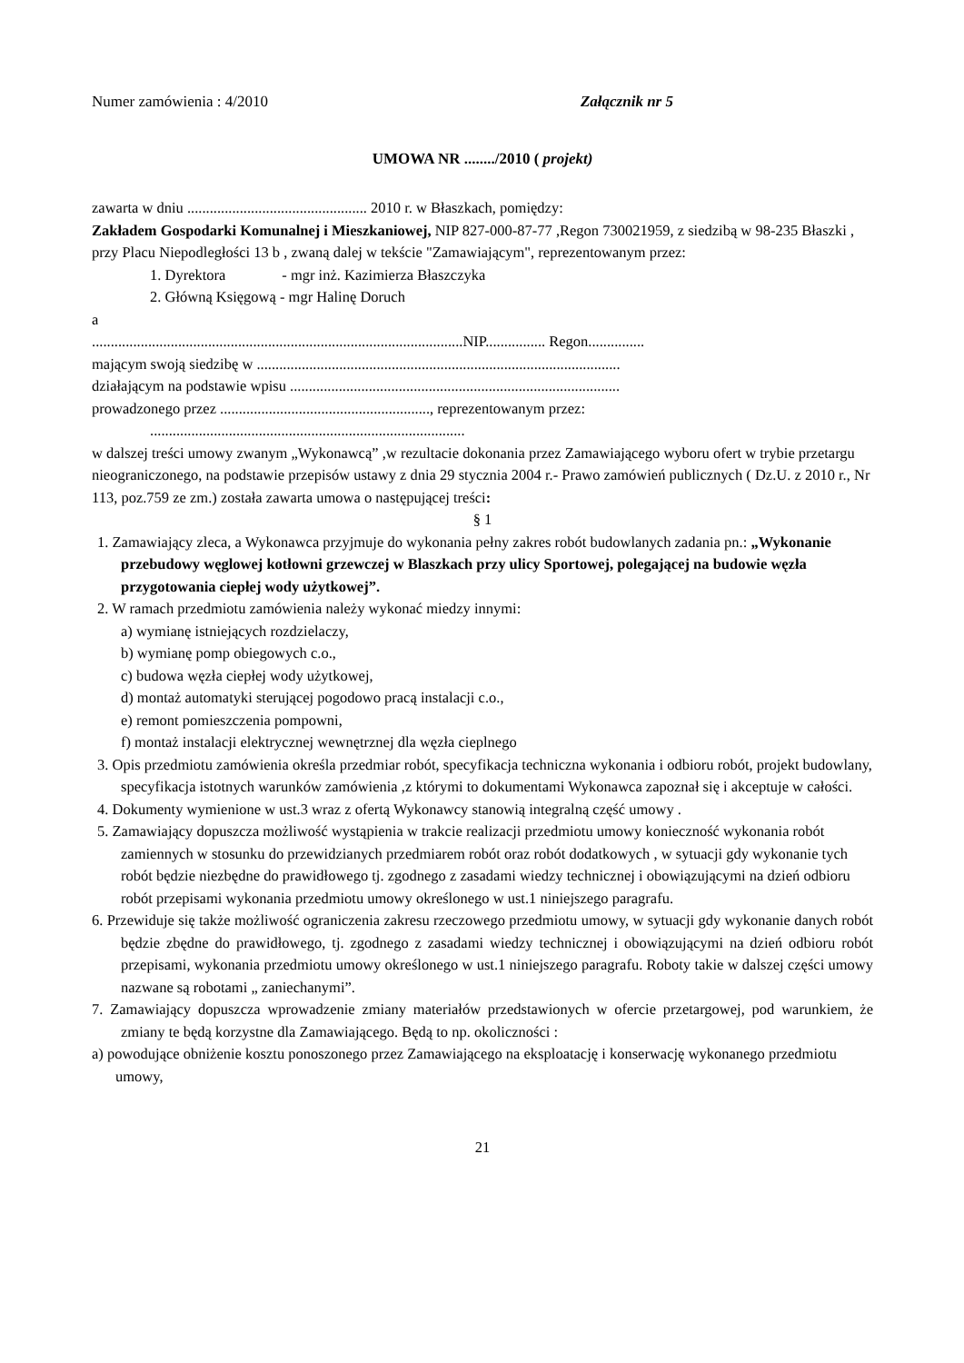Numer zamówienia : 4/2010 Załącznik nr 5
UMOWA NR ......../2010 ( projekt)
zawarta w dniu ................................................ 2010 r. w Błaszkach, pomiędzy:
Zakładem Gospodarki Komunalnej i Mieszkaniowej, NIP 827-000-87-77 ,Regon 730021959, z siedzibą w 98-235 Błaszki , przy Placu Niepodległości 13 b , zwaną dalej w tekście "Zamawiającym", reprezentowanym przez:
1. Dyrektora - mgr inż. Kazimierza Błaszczyka
2. Główną Księgową - mgr Halinę Doruch
a
...................................................................................................NIP................ Regon...............
mającym swoją siedzibę w .................................................................................................
działającym na podstawie wpisu ........................................................................................
prowadzonego przez ........................................................, reprezentowanym przez:
....................................................................................
w dalszej treści umowy zwanym „Wykonawcą” ,w rezultacie dokonania przez Zamawiającego wyboru ofert w trybie przetargu nieograniczonego, na podstawie przepisów ustawy z dnia 29 stycznia 2004 r.- Prawo zamówień publicznych ( Dz.U. z 2010 r., Nr 113, poz.759 ze zm.) została zawarta umowa o następującej treści:
§ 1
1. Zamawiający zleca, a Wykonawca przyjmuje do wykonania pełny zakres robót budowlanych zadania pn.: „Wykonanie przebudowy węglowej kotłowni grzewczej w Blaszkach przy ulicy Sportowej, polegającej na budowie węzła przygotowania ciepłej wody użytkowej”.
2. W ramach przedmiotu zamówienia należy wykonać miedzy innymi:
a) wymianę istniejących rozdzielaczy,
b) wymianę pomp obiegowych c.o.,
c) budowa węzła ciepłej wody użytkowej,
d) montaż automatyki sterującej pogodowo pracą instalacji c.o.,
e) remont pomieszczenia pompowni,
f) montaż instalacji elektrycznej wewnętrznej dla węzła cieplnego
3. Opis przedmiotu zamówienia określa przedmiar robót, specyfikacja techniczna wykonania i odbioru robót, projekt budowlany, specyfikacja istotnych warunków zamówienia ,z którymi to dokumentami Wykonawca zapoznał się i akceptuje w całości.
4. Dokumenty wymienione w ust.3 wraz z ofertą Wykonawcy stanowią integralną część umowy .
5. Zamawiający dopuszcza możliwość wystąpienia w trakcie realizacji przedmiotu umowy konieczność wykonania robót zamiennych w stosunku do przewidzianych przedmiarem robót oraz robót dodatkowych , w sytuacji gdy wykonanie tych robót będzie niezbędne do prawidłowego tj. zgodnego z zasadami wiedzy technicznej i obowiązującymi na dzień odbioru robót przepisami wykonania przedmiotu umowy określonego w ust.1 niniejszego paragrafu.
6. Przewiduje się także możliwość ograniczenia zakresu rzeczowego przedmiotu umowy, w sytuacji gdy wykonanie danych robót będzie zbędne do prawidłowego, tj. zgodnego z zasadami wiedzy technicznej i obowiązującymi na dzień odbioru robót przepisami, wykonania przedmiotu umowy określonego w ust.1 niniejszego paragrafu. Roboty takie w dalszej części umowy nazwane są robotami „ zaniechanymi”.
7. Zamawiający dopuszcza wprowadzenie zmiany materiałów przedstawionych w ofercie przetargowej, pod warunkiem, że zmiany te będą korzystne dla Zamawiającego. Będą to np. okoliczności :
a) powodujące obniżenie kosztu ponoszonego przez Zamawiającego na eksploatację i konserwację wykonanego przedmiotu umowy,
21